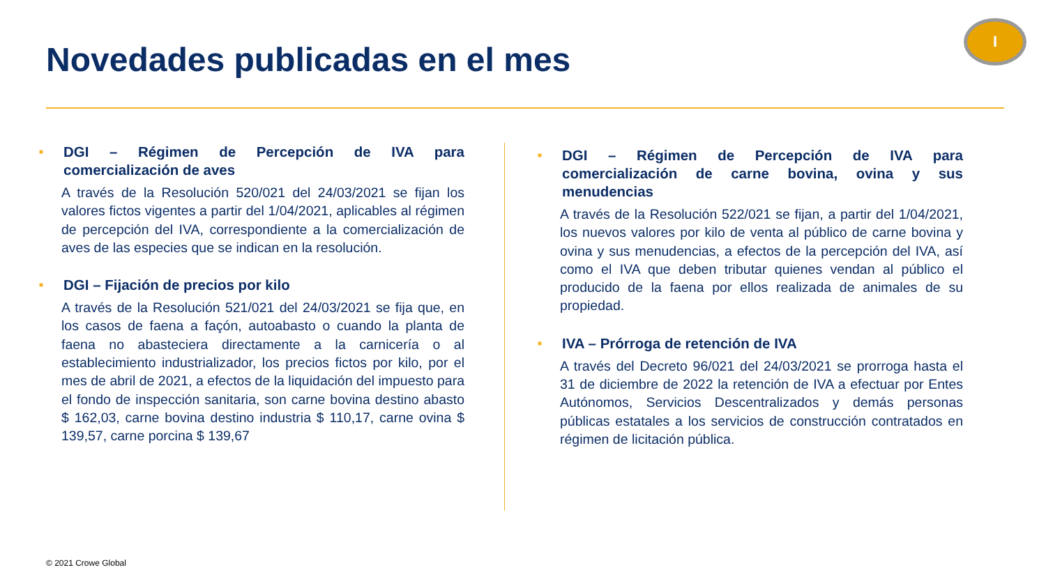Novedades publicadas en el mes
I
■ DGI – Régimen de Percepción de IVA para comercialización de aves
A través de la Resolución 520/021 del 24/03/2021 se fijan los valores fictos vigentes a partir del 1/04/2021, aplicables al régimen de percepción del IVA, correspondiente a la comercialización de aves de las especies que se indican en la resolución.
■ DGI – Fijación de precios por kilo
A través de la Resolución 521/021 del 24/03/2021 se fija que, en los casos de faena a façón, autoabasto o cuando la planta de faena no abasteciera directamente a la carnicería o al establecimiento industrializador, los precios fictos por kilo, por el mes de abril de 2021, a efectos de la liquidación del impuesto para el fondo de inspección sanitaria, son carne bovina destino abasto $ 162,03, carne bovina destino industria $ 110,17, carne ovina $ 139,57, carne porcina $ 139,67
■ DGI – Régimen de Percepción de IVA para comercialización de carne bovina, ovina y sus menudencias
A través de la Resolución 522/021 se fijan, a partir del 1/04/2021, los nuevos valores por kilo de venta al público de carne bovina y ovina y sus menudencias, a efectos de la percepción del IVA, así como el IVA que deben tributar quienes vendan al público el producido de la faena por ellos realizada de animales de su propiedad.
■ IVA – Prórroga de retención de IVA
A través del Decreto 96/021 del 24/03/2021 se prorroga hasta el 31 de diciembre de 2022 la retención de IVA a efectuar por Entes Autónomos, Servicios Descentralizados y demás personas públicas estatales a los servicios de construcción contratados en régimen de licitación pública.
© 2021 Crowe Global